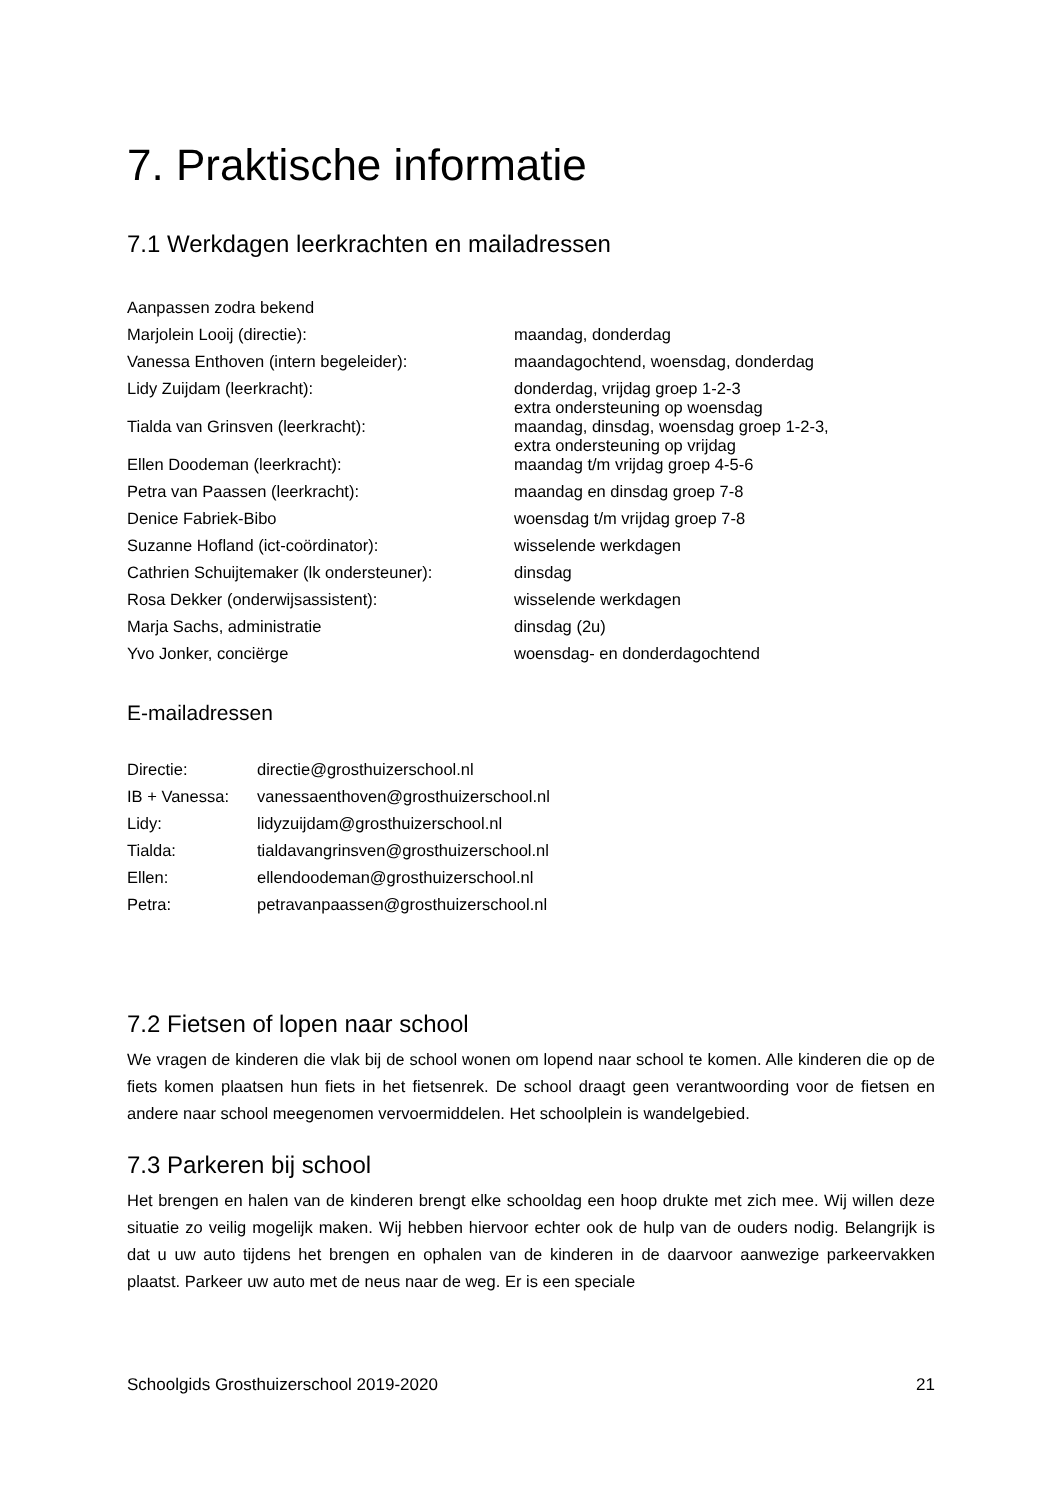7. Praktische informatie
7.1 Werkdagen leerkrachten en mailadressen
| Aanpassen zodra bekend | |
| Marjolein Looij (directie): | maandag, donderdag |
| Vanessa Enthoven (intern begeleider): | maandagochtend, woensdag, donderdag |
| Lidy Zuijdam (leerkracht): | donderdag, vrijdag groep 1-2-3 extra ondersteuning op woensdag |
| Tialda van Grinsven (leerkracht): | maandag, dinsdag, woensdag groep 1-2-3, extra ondersteuning op vrijdag |
| Ellen Doodeman (leerkracht): | maandag t/m vrijdag groep 4-5-6 |
| Petra van Paassen (leerkracht): | maandag en dinsdag groep 7-8 |
| Denice Fabriek-Bibo | woensdag t/m vrijdag groep 7-8 |
| Suzanne Hofland (ict-coördinator): | wisselende werkdagen |
| Cathrien Schuijtemaker (lk ondersteuner): | dinsdag |
| Rosa Dekker (onderwijsassistent): | wisselende werkdagen |
| Marja Sachs, administratie | dinsdag (2u) |
| Yvo Jonker, conciërge | woensdag- en donderdagochtend |
E-mailadressen
| Directie: | directie@grosthuizerschool.nl |
| IB + Vanessa: | vanessaenthoven@grosthuizerschool.nl |
| Lidy: | lidyzuijdam@grosthuizerschool.nl |
| Tialda: | tialdavangrinsven@grosthuizerschool.nl |
| Ellen: | ellendoodeman@grosthuizerschool.nl |
| Petra: | petravanpaassen@grosthuizerschool.nl |
7.2 Fietsen of lopen naar school
We vragen de kinderen die vlak bij de school wonen om lopend naar school te komen. Alle kinderen die op de fiets komen plaatsen hun fiets in het fietsenrek. De school draagt geen verantwoording voor de fietsen en andere naar school meegenomen vervoermiddelen. Het schoolplein is wandelgebied.
7.3 Parkeren bij school
Het brengen en halen van de kinderen brengt elke schooldag een hoop drukte met zich mee. Wij willen deze situatie zo veilig mogelijk maken. Wij hebben hiervoor echter ook de hulp van de ouders nodig. Belangrijk is dat u uw auto tijdens het brengen en ophalen van de kinderen in de daarvoor aanwezige parkeervakken plaatst. Parkeer uw auto met de neus naar de weg. Er is een speciale
Schoolgids Grosthuizerschool 2019-2020 21